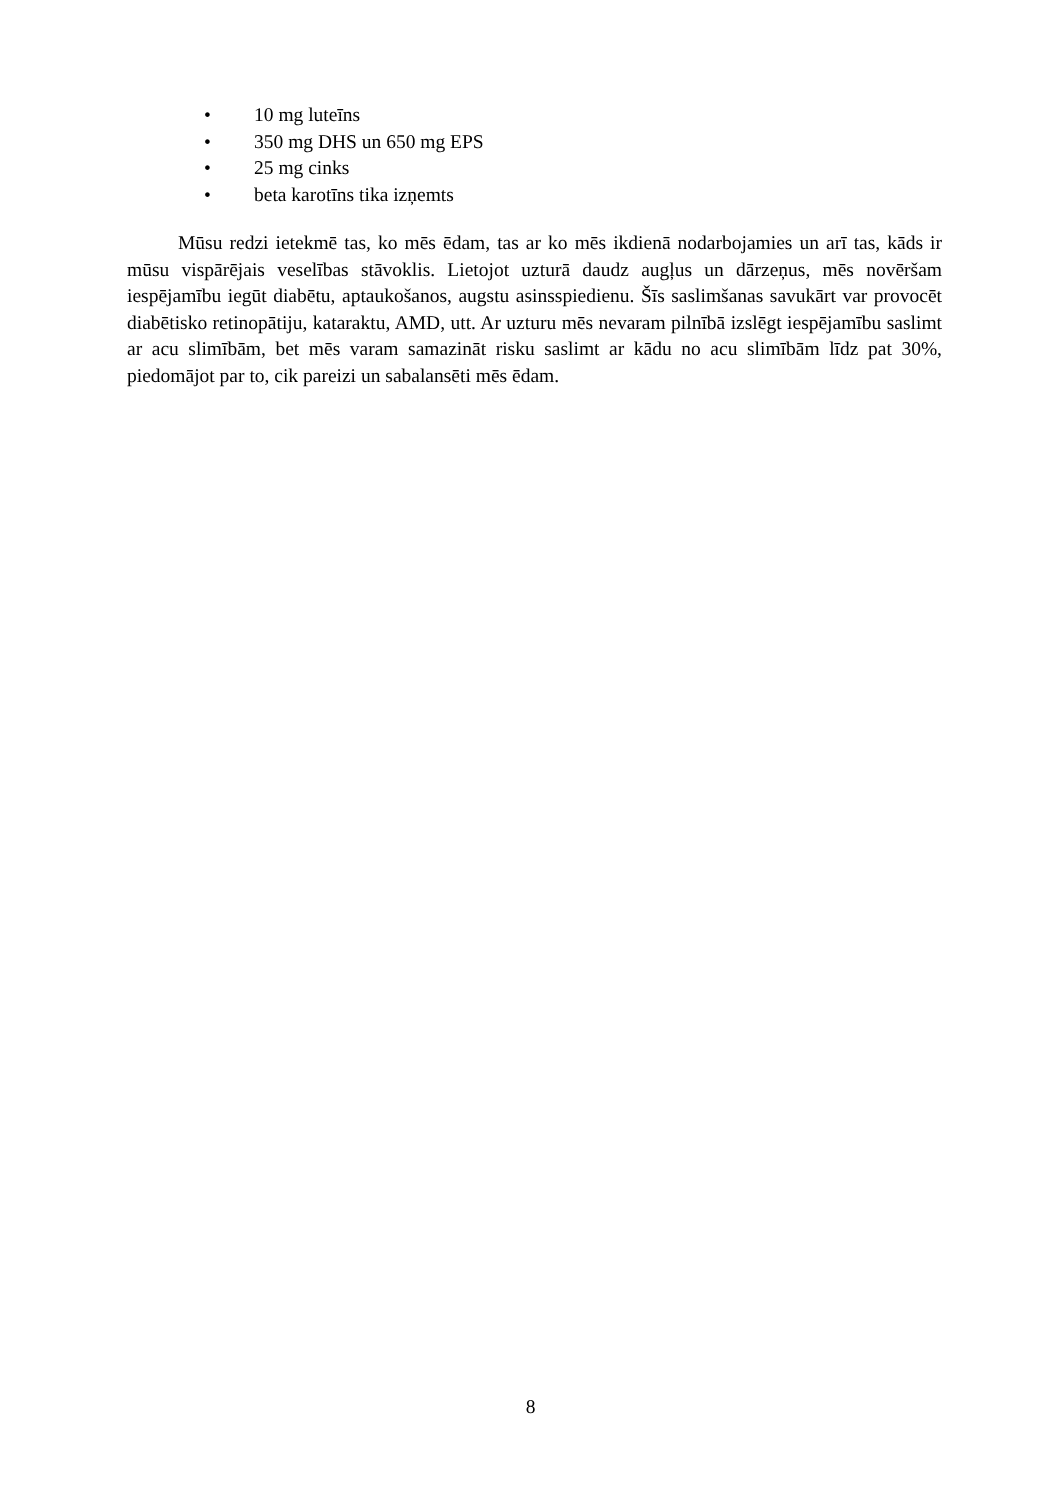• 10 mg luteīns
• 350 mg DHS un 650 mg EPS
• 25 mg cinks
• beta karotīns tika izņemts
Mūsu redzi ietekmē tas, ko mēs ēdam, tas ar ko mēs ikdienā nodarbojamies un arī tas, kāds ir mūsu vispārējais veselības stāvoklis. Lietojot uzturā daudz augļus un dārzeņus, mēs novēršam iespējamību iegūt diabētu, aptaukošanos, augstu asinsspiedienu. Šīs saslimšanas savukārt var provocēt diabētisko retinopātiju, kataraktu, AMD, utt. Ar uzturu mēs nevaram pilnībā izslēgt iespējamību saslimt ar acu slimībām, bet mēs varam samazināt risku saslimt ar kādu no acu slimībām līdz pat 30%, piedomājot par to, cik pareizi un sabalansēti mēs ēdam.
8